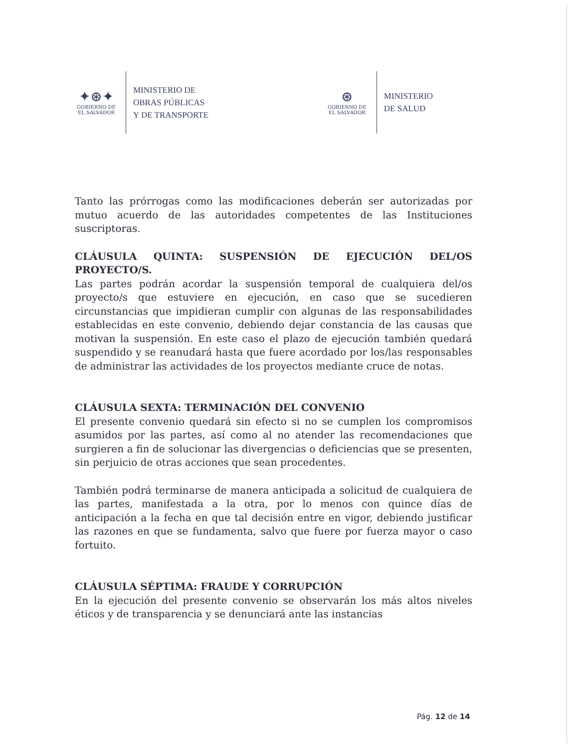✦⊛✦
GOBIERNO DE
EL SALVADOR
MINISTERIO DE
OBRAS PÚBLICAS
Y DE TRANSPORTE
⊛
GOBIERNO DE
EL SALVADOR
MINISTERIO
DE SALUD
Tanto las prórrogas como las modificaciones deberán ser autorizadas por mutuo acuerdo de las autoridades competentes de las Instituciones suscriptoras.
CLÁUSULA QUINTA: SUSPENSIÓN DE EJECUCIÓN DEL/OS PROYECTO/S.
Las partes podrán acordar la suspensión temporal de cualquiera del/os proyecto/s que estuviere en ejecución, en caso que se sucedieren circunstancias que impidieran cumplir con algunas de las responsabilidades establecidas en este convenio, debiendo dejar constancia de las causas que motivan la suspensión. En este caso el plazo de ejecución también quedará suspendido y se reanudará hasta que fuere acordado por los/las responsables de administrar las actividades de los proyectos mediante cruce de notas.
CLÁUSULA SEXTA: TERMINACIÓN DEL CONVENIO
El presente convenio quedará sin efecto si no se cumplen los compromisos asumidos por las partes, así como al no atender las recomendaciones que surgieren a fin de solucionar las divergencias o deficiencias que se presenten, sin perjuicio de otras acciones que sean procedentes.
También podrá terminarse de manera anticipada a solicitud de cualquiera de las partes, manifestada a la otra, por lo menos con quince días de anticipación a la fecha en que tal decisión entre en vigor, debiendo justificar las razones en que se fundamenta, salvo que fuere por fuerza mayor o caso fortuito.
CLÁUSULA SÉPTIMA: FRAUDE Y CORRUPCIÓN
En la ejecución del presente convenio se observarán los más altos niveles éticos y de transparencia y se denunciará ante las instancias
Pág. 12 de 14